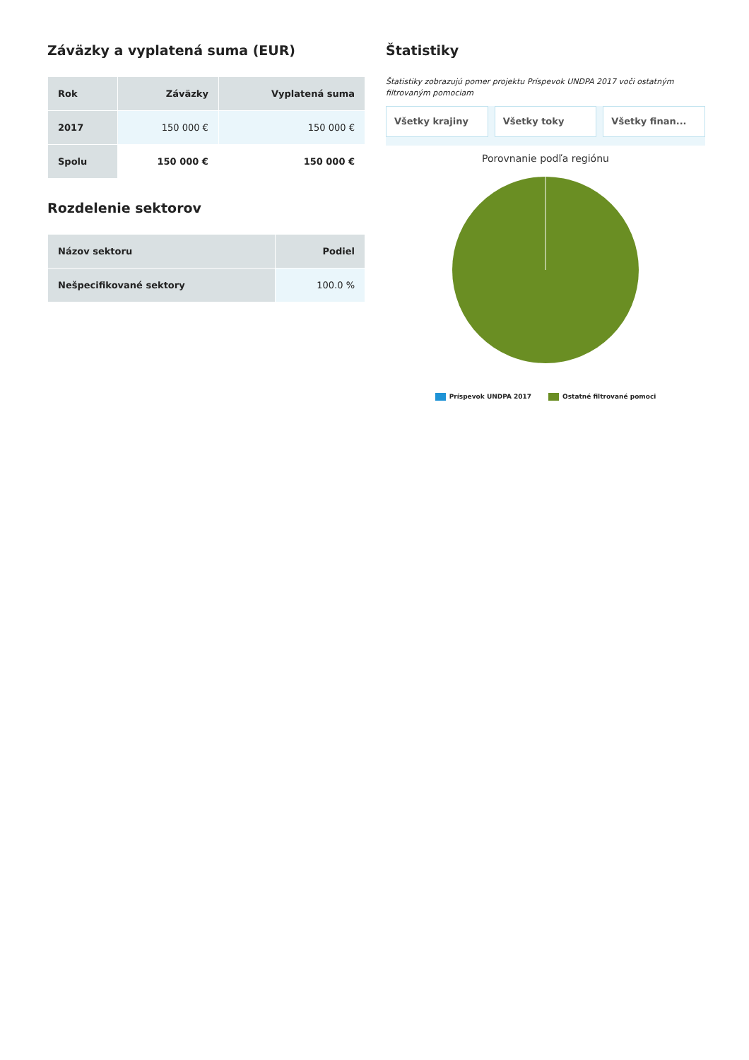Záväzky a vyplatená suma (EUR)
| Rok | Záväzky | Vyplatená suma |
| --- | --- | --- |
| 2017 | 150 000 € | 150 000 € |
| Spolu | 150 000 € | 150 000 € |
Rozdelenie sektorov
| Názov sektoru | Podiel |
| --- | --- |
| Nešpecifikované sektory | 100.0 % |
Štatistiky
Štatistiky zobrazujú pomer projektu Príspevok UNDPA 2017 voči ostatným filtrovaným pomociam
Všetky krajiny Všetky toky Všetky finan...
Porovnanie podľa regiónu
Príspevok UNDPA 2017 Ostatné filtrované pomoci